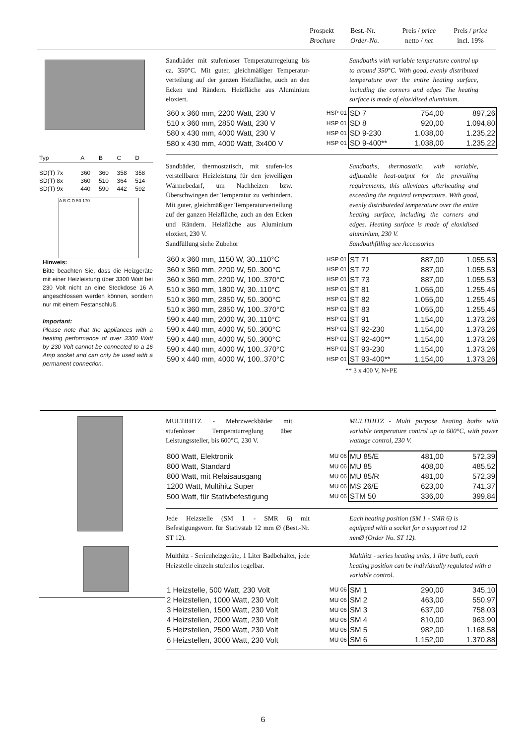| Prospekt | Best.-Nr. | Preis / price | Preis / price |
| Brochure | Order-No. | netto / net | incl. 19% |
| Typ | A | B | C | D |
| SD(T) 7x | 360 | 360 | 358 | 358 |
| SD(T) 8x | 360 | 510 | 364 | 514 |
| SD(T) 9x | 440 | 590 | 442 | 592 |
A B C D 50 170
Hinweis:
Bitte beachten Sie, dass die Heizgeräte mit einer Heizleistung über 3300 Watt bei 230 Volt nicht an eine Steckdose 16 A angeschlossen werden können, sondern nur mit einem Festanschluß.
Important:
Please note that the appliances with a heating performance of over 3300 Watt by 230 Volt cannot be connected to a 16 Amp socket and can only be used with a permanent connection.
Sandbäder mit stufenloser Temperaturregelung bis ca. 350°C. Mit guter, gleichmäßiger Temperatur-verteilung auf der ganzen Heizfläche, auch an den Ecken und Rändern. Heizfläche aus Aluminium eloxiert.
Sandbaths with variable temperature control up to around 350°C. With good, evenly distributed temperature over the entire heating surface, including the corners and edges The heating surface is made of eloxidised aluminium.
| 360 x 360 mm, 2200 Watt, 230 V | HSP 01 | SD 7 | 754,00 | 897,26 |
| 510 x 360 mm, 2850 Watt, 230 V | HSP 01 | SD 8 | 920,00 | 1.094,80 |
| 580 x 430 mm, 4000 Watt, 230 V | HSP 01 | SD 9-230 | 1.038,00 | 1.235,22 |
| 580 x 430 mm, 4000 Watt, 3x400 V | HSP 01 | SD 9-400** | 1.038,00 | 1.235,22 |
Sandbäder, thermostatisch, mit stufen-los verstellbarer Heizleistung für den jeweiligen Wärmebedarf, um Nachheizen bzw. Überschwingen der Temperatur zu verhindern. Mit guter, gleichmäßiger Temperaturverteilung auf der ganzen Heizfläche, auch an den Ecken und Rändern. Heizfläche aus Aluminium eloxiert, 230 V.
Sandfüllung siehe Zubehör
Sandbaths, thermostatic, with variable, adjustable heat-output for the prevailing requirements, this alleviates afterheating and exceeding the required temperature. With good, evenly distributeded temperature over the entire heating surface, including the corners and edges. Heating surface is made of eloxidised aluminium, 230 V.
Sandbathfilling see Accessories
| 360 x 360 mm, 1150 W, 30..110°C | HSP 01 | ST 71 | 887,00 | 1.055,53 |
| 360 x 360 mm, 2200 W, 50..300°C | HSP 01 | ST 72 | 887,00 | 1.055,53 |
| 360 x 360 mm, 2200 W, 100..370°C | HSP 01 | ST 73 | 887,00 | 1.055,53 |
| 510 x 360 mm, 1800 W, 30..110°C | HSP 01 | ST 81 | 1.055,00 | 1.255,45 |
| 510 x 360 mm, 2850 W, 50..300°C | HSP 01 | ST 82 | 1.055,00 | 1.255,45 |
| 510 x 360 mm, 2850 W, 100..370°C | HSP 01 | ST 83 | 1.055,00 | 1.255,45 |
| 590 x 440 mm, 2000 W, 30..110°C | HSP 01 | ST 91 | 1.154,00 | 1.373,26 |
| 590 x 440 mm, 4000 W, 50..300°C | HSP 01 | ST 92-230 | 1.154,00 | 1.373,26 |
| 590 x 440 mm, 4000 W, 50..300°C | HSP 01 | ST 92-400** | 1.154,00 | 1.373,26 |
| 590 x 440 mm, 4000 W, 100..370°C | HSP 01 | ST 93-230 | 1.154,00 | 1.373,26 |
| 590 x 440 mm, 4000 W, 100..370°C | HSP 01 | ST 93-400** | 1.154,00 | 1.373,26 |
** 3 x 400 V, N+PE
MULTIHITZ - Mehrzweckbäder mit stufenloser Temperaturreglung über Leistungssteller, bis 600°C, 230 V.
MULTIHITZ - Multi purpose heating baths with variable temperature control up to 600°C, with power wattage control, 230 V.
| 800 Watt, Elektronik | MU 06 | MU 85/E | 481,00 | 572,39 |
| 800 Watt, Standard | MU 06 | MU 85 | 408,00 | 485,52 |
| 800 Watt, mit Relaisausgang | MU 06 | MU 85/R | 481,00 | 572,39 |
| 1200 Watt, Multihitz Super | MU 06 | MS 26/E | 623,00 | 741,37 |
| 500 Watt, für Stativbefestigung | MU 06 | STM 50 | 336,00 | 399,84 |
Jede Heizstelle (SM 1 - SMR 6) mit Befestigungsvorr. für Stativstab 12 mm Ø (Best.-Nr. ST 12).
Each heating position (SM 1 - SMR 6) is equipped with a socket for a support rod 12 mmØ (Order No. ST 12).
Multhitz - Serienheizgeräte, 1 Liter Badbehälter, jede Heizstelle einzeln stufenlos regelbar.
Multhitz - series heating units, 1 litre bath, each heating position can be individually regulated with a variable control.
| 1 Heizstelle, 500 Watt, 230 Volt | MU 06 | SM 1 | 290,00 | 345,10 |
| 2 Heizstellen, 1000 Watt, 230 Volt | MU 06 | SM 2 | 463,00 | 550,97 |
| 3 Heizstellen, 1500 Watt, 230 Volt | MU 06 | SM 3 | 637,00 | 758,03 |
| 4 Heizstellen, 2000 Watt, 230 Volt | MU 06 | SM 4 | 810,00 | 963,90 |
| 5 Heizstellen, 2500 Watt, 230 Volt | MU 06 | SM 5 | 982,00 | 1.168,58 |
| 6 Heizstellen, 3000 Watt, 230 Volt | MU 06 | SM 6 | 1.152,00 | 1.370,88 |
6